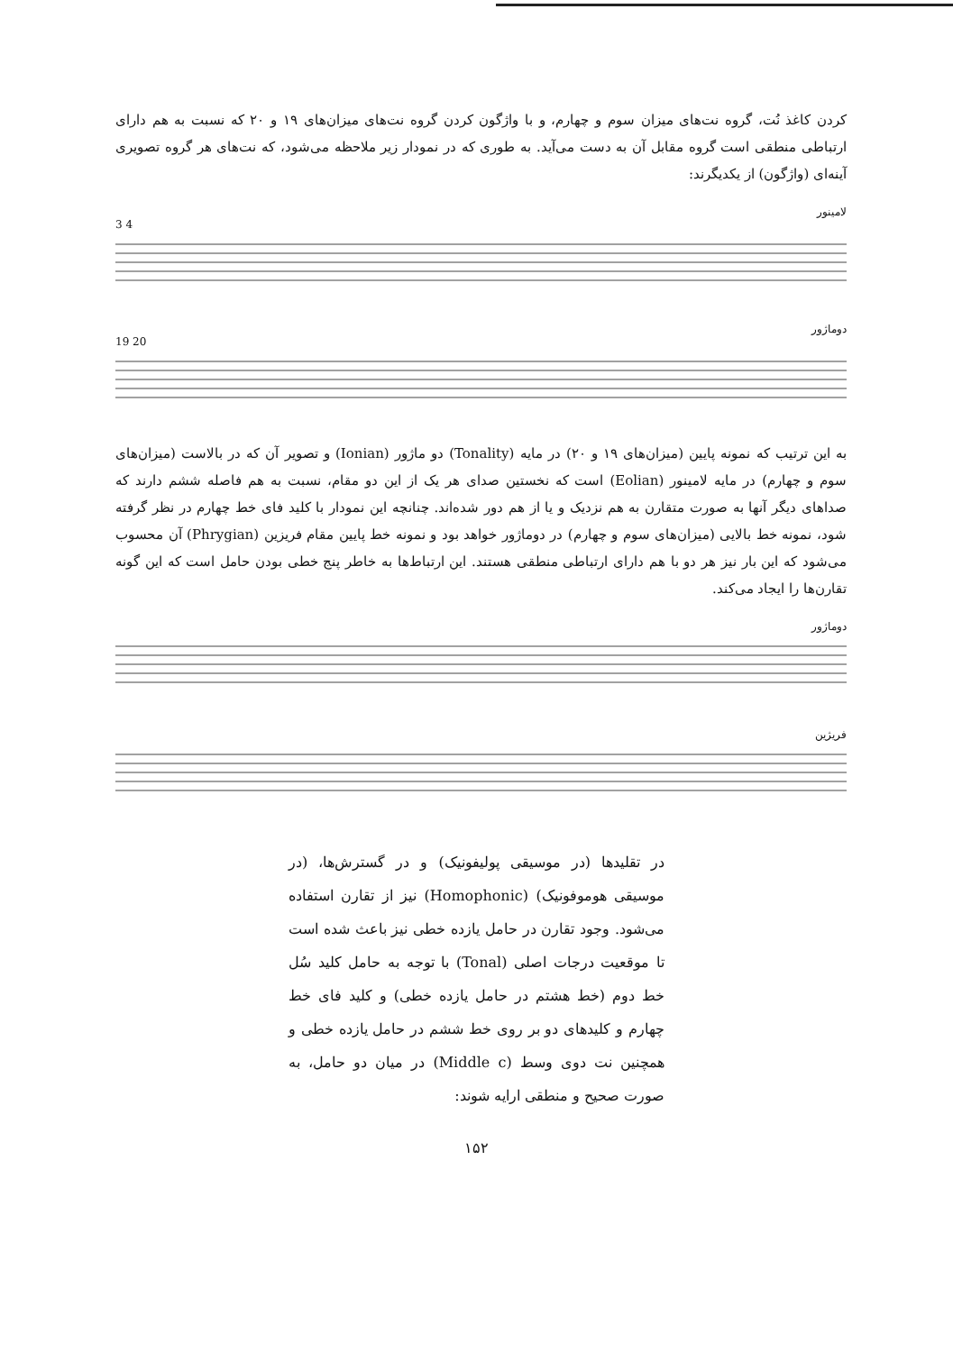کردن کاغذ نُت، گروه نت‌های میزان سوم و چهارم، و با واژگون کردن گروه نت‌های میزان‌های ۱۹ و ۲۰ که نسبت به هم دارای ارتباطی منطقی است گروه مقابل آن به دست می‌آید. به طوری که در نمودار زیر ملاحظه می‌شود، که نت‌های هر گروه تصویری آینه‌ای (واژگون) از یکدیگرند:
لامینور
3 4
دوماژور
19 20
به این ترتیب که نمونه پایین (میزان‌های ۱۹ و ۲۰) در مایه (Tonality) دو ماژور (Ionian) و تصویر آن که در بالاست (میزان‌های سوم و چهارم) در مایه لامینور (Eolian) است که نخستین صدای هر یک از این دو مقام، نسبت به هم فاصله ششم دارند که صداهای دیگر آنها به صورت متقارن به هم نزدیک و یا از هم دور شده‌اند. چنانچه این نمودار با کلید فای خط چهارم در نظر گرفته شود، نمونه خط بالایی (میزان‌های سوم و چهارم) در دوماژور خواهد بود و نمونه خط پایین مقام فریزین (Phrygian) آن محسوب می‌شود که این بار نیز هر دو با هم دارای ارتباطی منطقی هستند. این ارتباط‌ها به خاطر پنج خطی بودن حامل است که این گونه تقارن‌ها را ایجاد می‌کند.
دوماژور
فریژین
در تقلیدها (در موسیقی پولیفونیک) و در گسترش‌ها، (در موسیقی هوموفونیک) (Homophonic) نیز از تقارن استفاده می‌شود. وجود تقارن در حامل یازده خطی نیز باعث شده است تا موقعیت درجات اصلی (Tonal) با توجه به حامل کلید سُل خط دوم (خط هشتم در حامل یازده خطی) و کلید فای خط چهارم و کلیدهای دو بر روی خط ششم در حامل یازده خطی و همچنین نت دوی وسط (Middle c) در میان دو حامل، به صورت صحیح و منطقی ارایه شوند:
۱۵۲